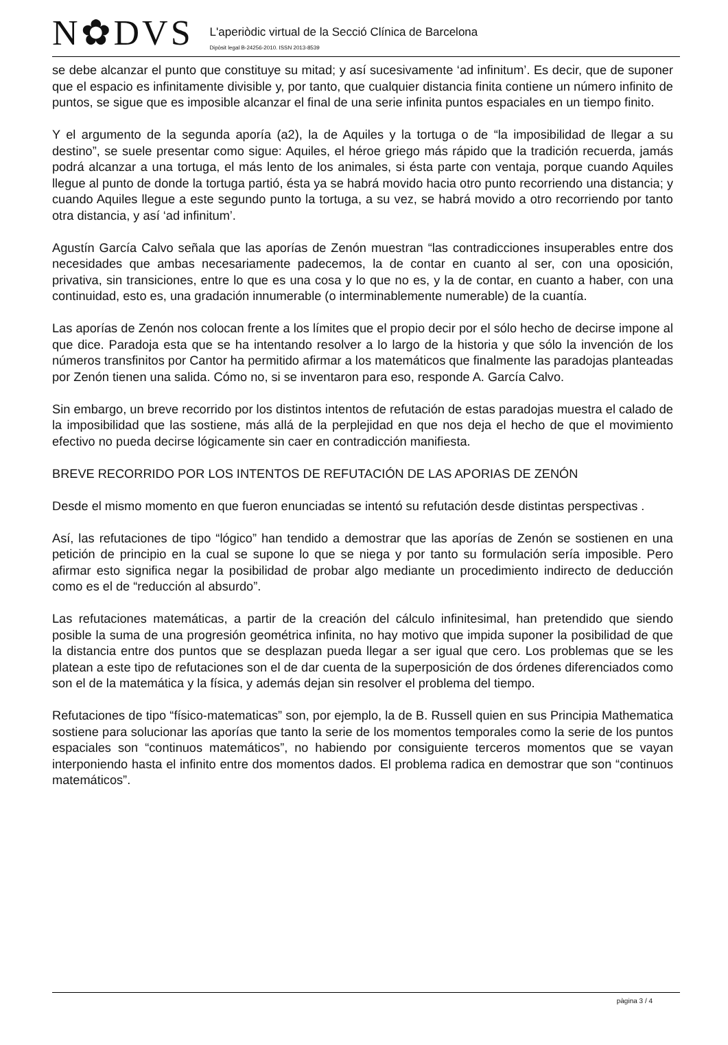N✿DVS
L'aperiòdic virtual de la Secció Clínica de Barcelona
Dipòsit legal B-24256-2010. ISSN 2013-8539
se debe alcanzar el punto que constituye su mitad; y así sucesivamente ‘ad infinitum’. Es decir, que de suponer que el espacio es infinitamente divisible y, por tanto, que cualquier distancia finita contiene un número infinito de puntos, se sigue que es imposible alcanzar el final de una serie infinita puntos espaciales en un tiempo finito.
Y el argumento de la segunda aporía (a2), la de Aquiles y la tortuga o de “la imposibilidad de llegar a su destino”, se suele presentar como sigue: Aquiles, el héroe griego más rápido que la tradición recuerda, jamás podrá alcanzar a una tortuga, el más lento de los animales, si ésta parte con ventaja, porque cuando Aquiles llegue al punto de donde la tortuga partió, ésta ya se habrá movido hacia otro punto recorriendo una distancia; y cuando Aquiles llegue a este segundo punto la tortuga, a su vez, se habrá movido a otro recorriendo por tanto otra distancia, y así ‘ad infinitum’.
Agustín García Calvo señala que las aporías de Zenón muestran “las contradicciones insuperables entre dos necesidades que ambas necesariamente padecemos, la de contar en cuanto al ser, con una oposición, privativa, sin transiciones, entre lo que es una cosa y lo que no es, y la de contar, en cuanto a haber, con una continuidad, esto es, una gradación innumerable (o interminablemente numerable) de la cuantía.
Las aporías de Zenón nos colocan frente a los límites que el propio decir por el sólo hecho de decirse impone al que dice. Paradoja esta que se ha intentando resolver a lo largo de la historia y que sólo la invención de los números transfinitos por Cantor ha permitido afirmar a los matemáticos que finalmente las paradojas planteadas por Zenón tienen una salida. Cómo no, si se inventaron para eso, responde A. García Calvo.
Sin embargo, un breve recorrido por los distintos intentos de refutación de estas paradojas muestra el calado de la imposibilidad que las sostiene, más allá de la perplejidad en que nos deja el hecho de que el movimiento efectivo no pueda decirse lógicamente sin caer en contradicción manifiesta.
BREVE RECORRIDO POR LOS INTENTOS DE REFUTACIÓN DE LAS APORIAS DE ZENÓN
Desde el mismo momento en que fueron enunciadas se intentó su refutación desde distintas perspectivas .
Así, las refutaciones de tipo “lógico” han tendido a demostrar que las aporías de Zenón se sostienen en una petición de principio en la cual se supone lo que se niega y por tanto su formulación sería imposible. Pero afirmar esto significa negar la posibilidad de probar algo mediante un procedimiento indirecto de deducción como es el de “reducción al absurdo”.
Las refutaciones matemáticas, a partir de la creación del cálculo infinitesimal, han pretendido que siendo posible la suma de una progresión geométrica infinita, no hay motivo que impida suponer la posibilidad de que la distancia entre dos puntos que se desplazan pueda llegar a ser igual que cero. Los problemas que se les platean a este tipo de refutaciones son el de dar cuenta de la superposición de dos órdenes diferenciados como son el de la matemática y la física, y además dejan sin resolver el problema del tiempo.
Refutaciones de tipo “físico-matematicas” son, por ejemplo, la de B. Russell quien en sus Principia Mathematica sostiene para solucionar las aporías que tanto la serie de los momentos temporales como la serie de los puntos espaciales son “continuos matemáticos”, no habiendo por consiguiente terceros momentos que se vayan interponiendo hasta el infinito entre dos momentos dados. El problema radica en demostrar que son “continuos matemáticos”.
pàgina 3 / 4